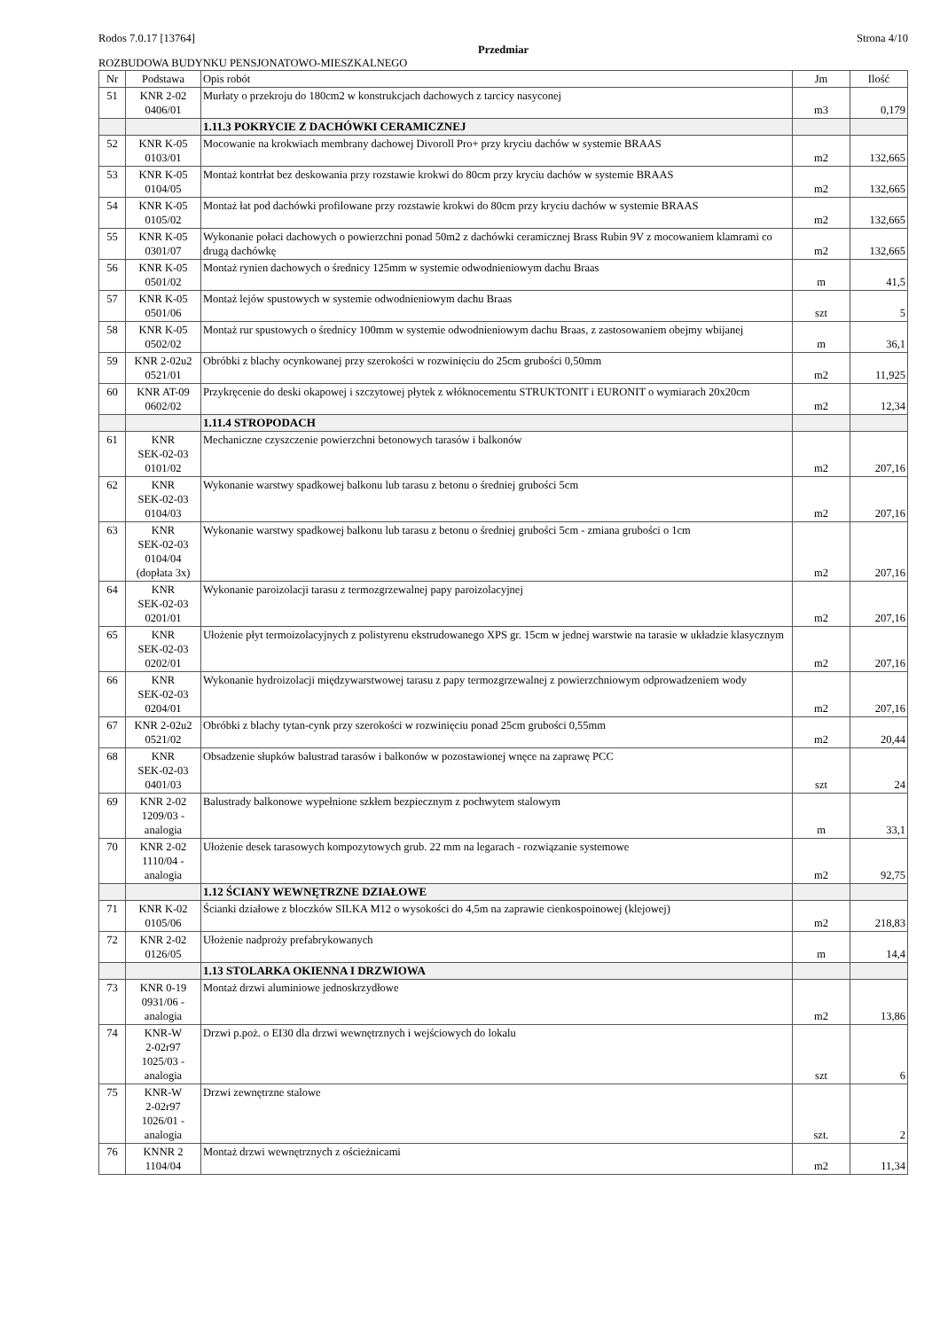Rodos 7.0.17 [13764] Strona 4/10
Przedmiar
ROZBUDOWA BUDYNKU PENSJONATOWO-MIESZKALNEGO
| Nr | Podstawa | Opis robót | Jm | Ilość |
| --- | --- | --- | --- | --- |
| 51 | KNR 2-02 0406/01 | Murłaty o przekroju do 180cm2 w konstrukcjach dachowych z tarcicy nasyconej | m3 | 0,179 |
| | | 1.11.3 POKRYCIE Z DACHÓWKI CERAMICZNEJ | | |
| 52 | KNR K-05 0103/01 | Mocowanie na krokwiach membrany dachowej Divoroll Pro+ przy kryciu dachów w systemie BRAAS | m2 | 132,665 |
| 53 | KNR K-05 0104/05 | Montaż kontrłat bez deskowania przy rozstawie krokwi do 80cm przy kryciu dachów w systemie BRAAS | m2 | 132,665 |
| 54 | KNR K-05 0105/02 | Montaż łat pod dachówki profilowane przy rozstawie krokwi do 80cm przy kryciu dachów w systemie BRAAS | m2 | 132,665 |
| 55 | KNR K-05 0301/07 | Wykonanie połaci dachowych o powierzchni ponad 50m2 z dachówki ceramicznej Brass Rubin 9V z mocowaniem klamrami co drugą dachówkę | m2 | 132,665 |
| 56 | KNR K-05 0501/02 | Montaż rynien dachowych o średnicy 125mm w systemie odwodnieniowym dachu Braas | m | 41,5 |
| 57 | KNR K-05 0501/06 | Montaż lejów spustowych w systemie odwodnieniowym dachu Braas | szt | 5 |
| 58 | KNR K-05 0502/02 | Montaż rur spustowych o średnicy 100mm w systemie odwodnieniowym dachu Braas, z zastosowaniem obejmy wbijanej | m | 36,1 |
| 59 | KNR 2-02u2 0521/01 | Obróbki z blachy ocynkowanej przy szerokości w rozwinięciu do 25cm grubości 0,50mm | m2 | 11,925 |
| 60 | KNR AT-09 0602/02 | Przykręcenie do deski okapowej i szczytowej płytek z włóknocementu STRUKTONIT i EURONIT o wymiarach 20x20cm | m2 | 12,34 |
| | | 1.11.4 STROPODACH | | |
| 61 | KNR SEK-02-03 0101/02 | Mechaniczne czyszczenie powierzchni betonowych tarasów i balkonów | m2 | 207,16 |
| 62 | KNR SEK-02-03 0104/03 | Wykonanie warstwy spadkowej balkonu lub tarasu z betonu o średniej grubości 5cm | m2 | 207,16 |
| 63 | KNR SEK-02-03 0104/04 (dopłata 3x) | Wykonanie warstwy spadkowej balkonu lub tarasu z betonu o średniej grubości 5cm - zmiana grubości o 1cm | m2 | 207,16 |
| 64 | KNR SEK-02-03 0201/01 | Wykonanie paroizolacji tarasu z termozgrzewalnej papy paroizolacyjnej | m2 | 207,16 |
| 65 | KNR SEK-02-03 0202/01 | Ułożenie płyt termoizolacyjnych z polistyrenu ekstrudowanego XPS gr. 15cm w jednej warstwie na tarasie w układzie klasycznym | m2 | 207,16 |
| 66 | KNR SEK-02-03 0204/01 | Wykonanie hydroizolacji międzywarstwowej tarasu z papy termozgrzewalnej z powierzchniowym odprowadzeniem wody | m2 | 207,16 |
| 67 | KNR 2-02u2 0521/02 | Obróbki z blachy tytan-cynk przy szerokości w rozwinięciu ponad 25cm grubości 0,55mm | m2 | 20,44 |
| 68 | KNR SEK-02-03 0401/03 | Obsadzenie słupków balustrad tarasów i balkonów w pozostawionej wnęce na zaprawę PCC | szt | 24 |
| 69 | KNR 2-02 1209/03 - analogia | Balustrady balkonowe wypełnione szkłem bezpiecznym z pochwytem stalowym | m | 33,1 |
| 70 | KNR 2-02 1110/04 - analogia | Ułożenie desek tarasowych kompozytowych grub. 22 mm na legarach - rozwiązanie systemowe | m2 | 92,75 |
| | | 1.12 ŚCIANY WEWNĘTRZNE DZIAŁOWE | | |
| 71 | KNR K-02 0105/06 | Ścianki działowe z bloczków SILKA M12 o wysokości do 4,5m na zaprawie cienkospoinowej (klejowej) | m2 | 218,83 |
| 72 | KNR 2-02 0126/05 | Ułożenie nadproży prefabrykowanych | m | 14,4 |
| | | 1.13 STOLARKA OKIENNA I DRZWIOWA | | |
| 73 | KNR 0-19 0931/06 - analogia | Montaż drzwi aluminiowe jednoskrzydłowe | m2 | 13,86 |
| 74 | KNR-W 2-02r97 1025/03 - analogia | Drzwi p.poż. o EI30 dla drzwi wewnętrznych i wejściowych do lokalu | szt | 6 |
| 75 | KNR-W 2-02r97 1026/01 - analogia | Drzwi zewnętrzne stalowe | szt. | 2 |
| 76 | KNNR 2 1104/04 | Montaż drzwi wewnętrznych z ościeżnicami | m2 | 11,34 |